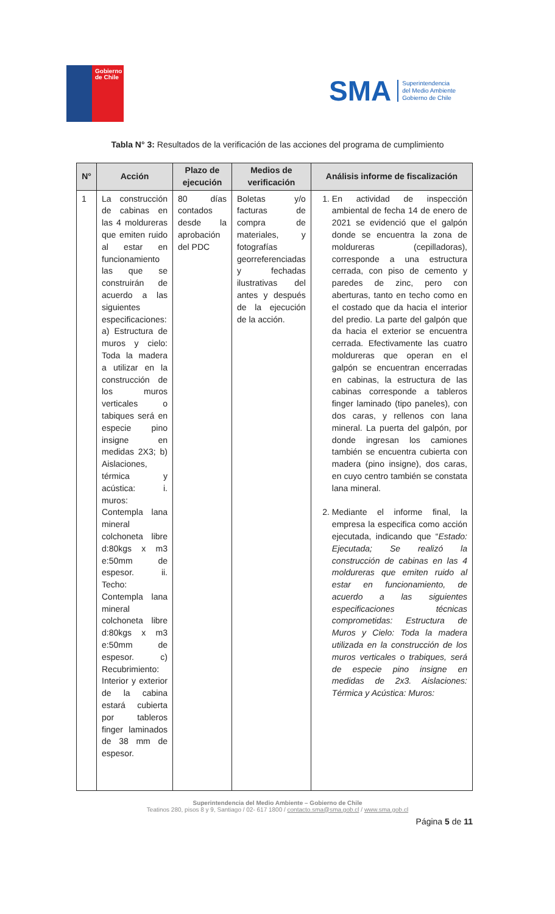Gobierno
de Chile
SMA
Superintendencia
del Medio Ambiente
Gobierno de Chile
Tabla N° 3: Resultados de la verificación de las acciones del programa de cumplimiento
| N° | Acción | Plazo de ejecución | Medios de verificación | Análisis informe de fiscalización |
| --- | --- | --- | --- | --- |
| 1 | La construcción de cabinas en las 4 moldureras que emiten ruido al estar en funcionamiento las que se construirán de acuerdo a las siguientes especificaciones: a) Estructura de muros y cielo: Toda la madera a utilizar en la construcción de los muros verticales o tabiques será en especie pino insigne en medidas 2X3; b) Aislaciones, térmica y acústica: i. muros: Contempla lana mineral colchoneta libre d:80kgs x m3 e:50mm de espesor. ii. Techo: Contempla lana mineral colchoneta libre d:80kgs x m3 e:50mm de espesor. c) Recubrimiento: Interior y exterior de la cabina estará cubierta por tableros finger laminados de 38 mm de espesor. | 80 días contados desde la aprobación del PDC | Boletas y/o facturas de compra de materiales, y fotografías georreferenciadas y fechadas ilustrativas del antes y después de la ejecución de la acción. | 1. En actividad de inspección ambiental de fecha 14 de enero de 2021 se evidenció que el galpón donde se encuentra la zona de moldureras (cepilladoras), corresponde a una estructura cerrada, con piso de cemento y paredes de zinc, pero con aberturas, tanto en techo como en el costado que da hacia el interior del predio. La parte del galpón que da hacia el exterior se encuentra cerrada. Efectivamente las cuatro moldureras que operan en el galpón se encuentran encerradas en cabinas, la estructura de las cabinas corresponde a tableros finger laminado (tipo paneles), con dos caras, y rellenos con lana mineral. La puerta del galpón, por donde ingresan los camiones también se encuentra cubierta con madera (pino insigne), dos caras, en cuyo centro también se constata lana mineral. 2. Mediante el informe final, la empresa la especifica como acción ejecutada, indicando que “ Estado: Ejecutada; Se realizó la construcción de cabinas en las 4 moldureras que emiten ruido al estar en funcionamiento, de acuerdo a las siguientes especificaciones técnicas comprometidas: Estructura de Muros y Cielo: Toda la madera utilizada en la construcción de los muros verticales o trabiques, será de especie pino insigne en medidas de 2x3. Aislaciones: Térmica y Acústica: Muros: |
Superintendencia del Medio Ambiente – Gobierno de Chile
Teatinos 280, pisos 8 y 9, Santiago / 02- 617 1800 / contacto.sma@sma.gob.cl / www.sma.gob.cl
Página 5 de 11